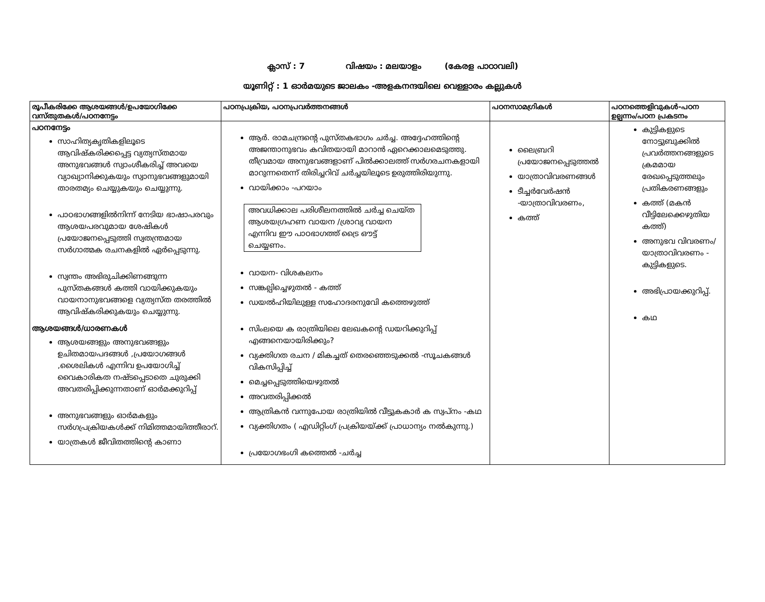ക്ലാസ് : 7 വിഷയം : മലയാളം (കേരള പാഠാവലി)
യൂണിറ്റ് : 1 ഓർമയുടെ ജാലകം -അളകനന്ദയിലെ വെള്ളാരം കല്ലുകൾ
| രൂപീകരിക്കേ ആശയങ്ങൾ/ഉപയോഗിക്കേ വസ്തുതകൾ/പഠനനേട്ടം | പഠനപ്രക്രിയ, പഠനപ്രവർത്തനങ്ങൾ | പഠനസാമഗ്രികൾ | പഠനത്തെളിവുകൾ-പഠന ഉല്പന്നം/പഠന പ്രകടനം |
| --- | --- | --- | --- |
| പഠനനേട്ടം സാഹിത്യകൃതികളിലൂടെ ആവിഷ്കരിക്കപ്പെട്ട വ്യത്യസ്തമായ അനുഭവങ്ങൾ സ്വാംശീകരിച്ച് അവയെ വ്യാഖ്യാനിക്കുകയും സ്വാനുഭവങ്ങളുമായി താരതമ്യം ചെയ്യുകയും ചെയ്യുന്നു. പാഠഭാഗങ്ങളിൽനിന്ന് നേടിയ ഭാഷാപരവും ആശയപരവുമായ ശേഷികൾ പ്രയോജനപ്പെടുത്തി സ്വതന്ത്രമായ സർഗാത്മക രചനകളിൽ ഏർപ്പെടുന്നു. സ്വന്തം അഭിരുചിക്കിണങ്ങുന്ന പുസ്തകങ്ങൾ കത്തി വായിക്കുകയും വായനാനുഭവങ്ങളെ വ്യത്യസ്ത തരത്തിൽ ആവിഷ്കരിക്കുകയും ചെയ്യുന്നു. ആശയങ്ങൾ/ധാരണകൾ ആശയങ്ങളും അനുഭവങ്ങളും ഉചിതമായപദങ്ങൾ ,പ്രയോഗങ്ങൾ ,ശൈലികൾ എന്നിവ ഉപയോഗിച്ച് വൈകാരികത നഷ്ടപ്പെടാതെ ചുരുക്കി അവതരിപ്പിക്കുന്നതാണ് ഓർമക്കുറിപ്പ് അനുഭവങ്ങളും ഓർമകളും സർഗപ്രക്രിയകൾക്ക് നിമിത്തമായിത്തീരാറ്. യാത്രകൾ ജീവിതത്തിന്റെ കാണാ | ആർ. രാമചന്ദ്രന്റെ പുസ്തകഭാഗം ചർച്ച. അദ്ദേഹത്തിന്റെ അജന്താനുഭവം കവിതയായി മാറാൻ ഏറെക്കാലമെടുത്തു. തീവ്രമായ അനുഭവങ്ങളാണ് പിൽക്കാലത്ത് സർഗരചനകളായി മാറുന്നതെന്ന് തിരിച്ചറിവ് ചർച്ചയിലൂടെ ഉരുത്തിരിയുന്നു. വായിക്കാം -പറയാം അവധിക്കാല പരിശീലനത്തിൽ ചർച്ച ചെയ്ത ആശയഗ്രഹണ വായന /ശ്രാവ്യ വായന എന്നിവ ഈ പാഠഭാഗത്ത് ട്രൈ ഔട്ട് ചെയ്യണം. വായന- വിശകലനം സങ്കല്പിച്ചെഴുതൽ - കത്ത് ഡയൽഹിയിലുള്ള സഹോദരനുവേി കത്തെഴുത്ത് സിംലയെ ക രാത്രിയിലെ ലേഖകന്റെ ഡയറിക്കുറിപ്പ് എങ്ങനെയായിരിക്കും? വ്യക്തിഗത രചന / മികച്ചത് തെരഞ്ഞെടുക്കൽ -സൂചകങ്ങൾ വികസിപ്പിച്ച് മെച്ചപ്പെടുത്തിയെഴുതൽ അവതരിപ്പിക്കൽ ആത്രികൻ വന്നുപോയ രാത്രിയിൽ വീട്ടുകകാർ ക സ്വപ്നം -കഥ വ്യക്തിഗതം ( എഡിറ്റിംഗ് പ്രക്രിയയ്ക്ക് പ്രാധാന്യം നൽകുന്നു.) പ്രയോഗഭംഗി കത്തെൽ -ചർച്ച | ലൈബ്രറി പ്രയോജനപ്പെടുത്തൽ യാത്രാവിവരണങ്ങൾ ടീച്ചർവേർഷൻ -യാത്രാവിവരണം, കത്ത് | കുട്ടികളുടെ നോട്ടുബുക്കിൽ പ്രവർത്തനങ്ങളുടെ ക്രമമായ രേഖപ്പെടുത്തലും പ്രതികരണങ്ങളും കത്ത് (മകൻ വീട്ടിലേക്കെഴുതിയ കത്ത്) അനുഭവ വിവരണം/യാത്രാവിവരണം - കുട്ടികളുടെ. അഭിപ്രായക്കുറിപ്പ്. കഥ |